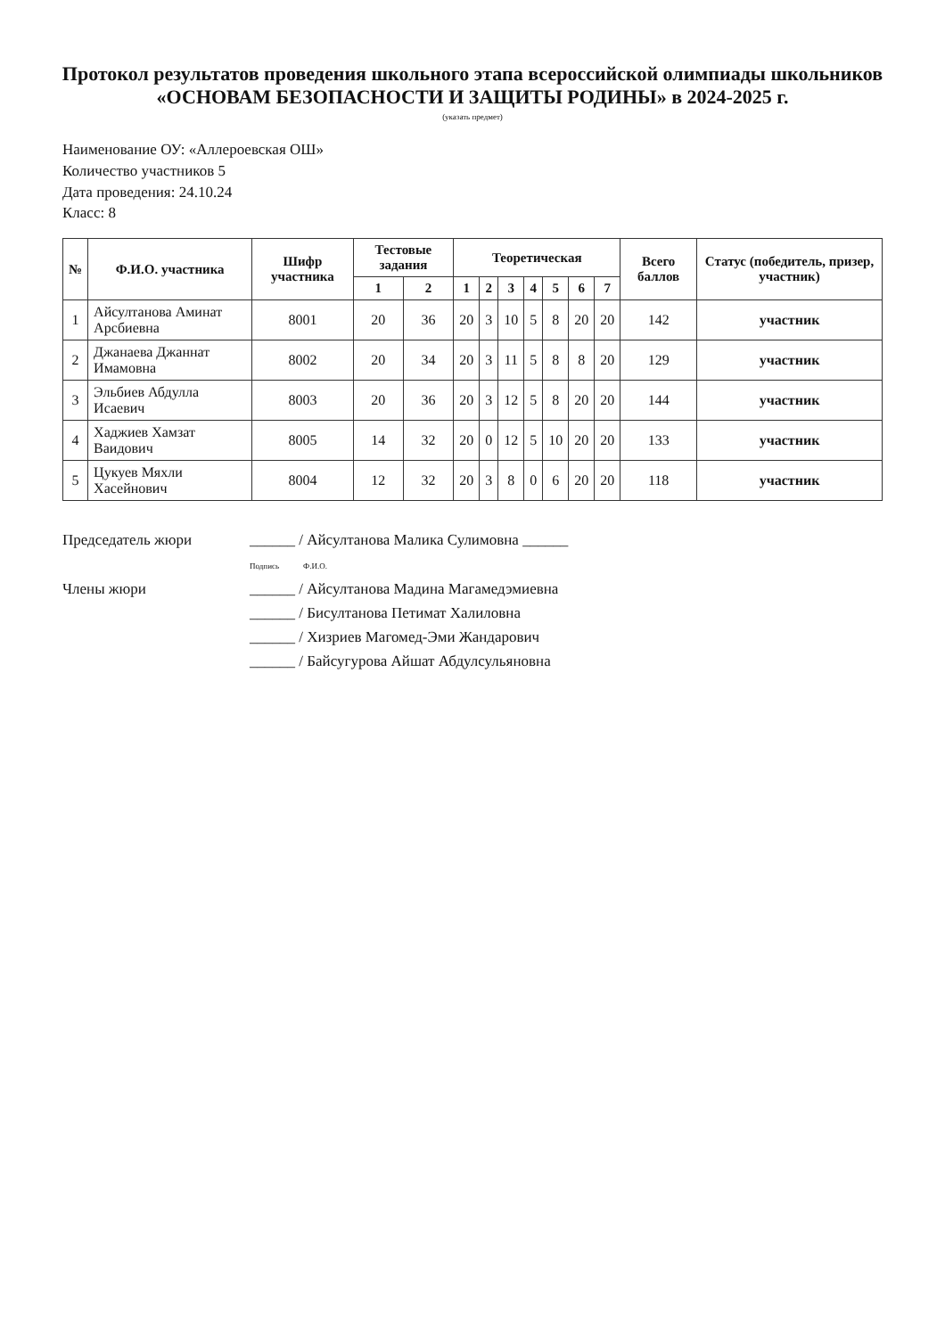Протокол результатов проведения школьного этапа всероссийской олимпиады школьников
«ОСНОВАМ БЕЗОПАСНОСТИ И ЗАЩИТЫ РОДИНЫ» в 2024-2025 г.
(указать предмет)
Наименование ОУ: «Аллероевская ОШ»
Количество участников 5
Дата проведения: 24.10.24
Класс: 8
| № | Ф.И.О. участника | Шифр участника | Тестовые задания | | Теоретическая | | | | | | | Всего баллов | Статус (победитель, призер, участник) |
| --- | --- | --- | --- | --- | --- | --- | --- | --- | --- | --- | --- | --- | --- |
| | | | 1 | 2 | 1 | 2 | 3 | 4 | 5 | 6 | 7 | | |
| 1 | Айсултанова Аминат Арсбиевна | 8001 | 20 | 36 | 20 | 3 | 10 | 5 | 8 | 20 | 20 | 142 | участник |
| 2 | Джанаева Джаннат Имамовна | 8002 | 20 | 34 | 20 | 3 | 11 | 5 | 8 | 8 | 20 | 129 | участник |
| 3 | Эльбиев Абдулла Исаевич | 8003 | 20 | 36 | 20 | 3 | 12 | 5 | 8 | 20 | 20 | 144 | участник |
| 4 | Хаджиев Хамзат Ваидович | 8005 | 14 | 32 | 20 | 0 | 12 | 5 | 10 | 20 | 20 | 133 | участник |
| 5 | Цукуев Мяхли Хасейнович | 8004 | 12 | 32 | 20 | 3 | 8 | 0 | 6 | 20 | 20 | 118 | участник |
Председатель жюри ______ / Айсултанова Малика Сулимовна ______
Подпись Ф.И.О.
Члены жюри ______ / Айсултанова Мадина Магамедэмиевна
______ / Бисултанова Петимат Халиловна
______ / Хизриев Магомед-Эми Жандарович
______ / Байсугурова Айшат Абдулсульяновна